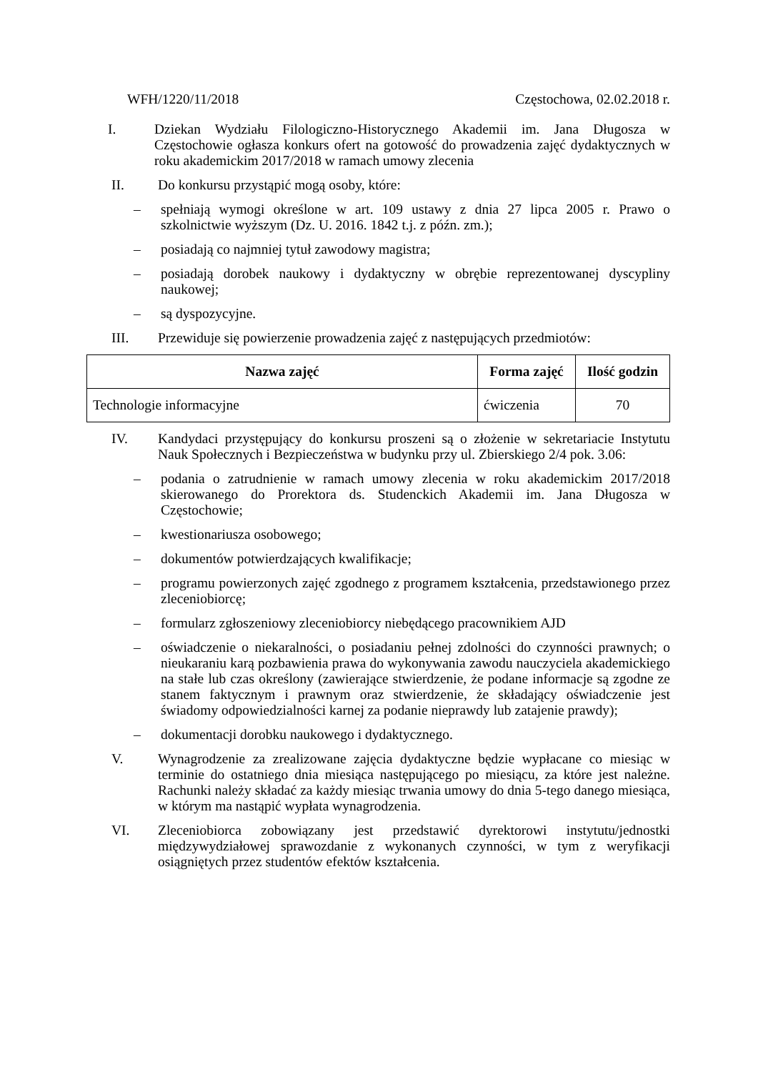WFH/1220/11/2018 Częstochowa, 02.02.2018 r.
I. Dziekan Wydziału Filologiczno-Historycznego Akademii im. Jana Długosza w Częstochowie ogłasza konkurs ofert na gotowość do prowadzenia zajęć dydaktycznych w roku akademickim 2017/2018 w ramach umowy zlecenia
II. Do konkursu przystąpić mogą osoby, które:
– spełniają wymogi określone w art. 109 ustawy z dnia 27 lipca 2005 r. Prawo o szkolnictwie wyższym (Dz. U. 2016. 1842 t.j. z późn. zm.);
– posiadają co najmniej tytuł zawodowy magistra;
– posiadają dorobek naukowy i dydaktyczny w obrębie reprezentowanej dyscypliny naukowej;
– są dyspozycyjne.
III. Przewiduje się powierzenie prowadzenia zajęć z następujących przedmiotów:
| Nazwa zajęć | Forma zajęć | Ilość godzin |
| --- | --- | --- |
| Technologie informacyjne | ćwiczenia | 70 |
IV. Kandydaci przystępujący do konkursu proszeni są o złożenie w sekretariacie Instytutu Nauk Społecznych i Bezpieczeństwa w budynku przy ul. Zbierskiego 2/4 pok. 3.06:
– podania o zatrudnienie w ramach umowy zlecenia w roku akademickim 2017/2018 skierowanego do Prorektora ds. Studenckich Akademii im. Jana Długosza w Częstochowie;
– kwestionariusza osobowego;
– dokumentów potwierdzających kwalifikacje;
– programu powierzonych zajęć zgodnego z programem kształcenia, przedstawionego przez zleceniobiorcę;
– formularz zgłoszeniowy zleceniobiorcy niebędącego pracownikiem AJD
– oświadczenie o niekaralności, o posiadaniu pełnej zdolności do czynności prawnych; o nieukaraniu karą pozbawienia prawa do wykonywania zawodu nauczyciela akademickiego na stałe lub czas określony (zawierające stwierdzenie, że podane informacje są zgodne ze stanem faktycznym i prawnym oraz stwierdzenie, że składający oświadczenie jest świadomy odpowiedzialności karnej za podanie nieprawdy lub zatajenie prawdy);
– dokumentacji dorobku naukowego i dydaktycznego.
V. Wynagrodzenie za zrealizowane zajęcia dydaktyczne będzie wypłacane co miesiąc w terminie do ostatniego dnia miesiąca następującego po miesiącu, za które jest należne. Rachunki należy składać za każdy miesiąc trwania umowy do dnia 5-tego danego miesiąca, w którym ma nastąpić wypłata wynagrodzenia.
VI. Zleceniobiorca zobowiązany jest przedstawić dyrektorowi instytutu/jednostki międzywydziałowej sprawozdanie z wykonanych czynności, w tym z weryfikacji osiągniętych przez studentów efektów kształcenia.